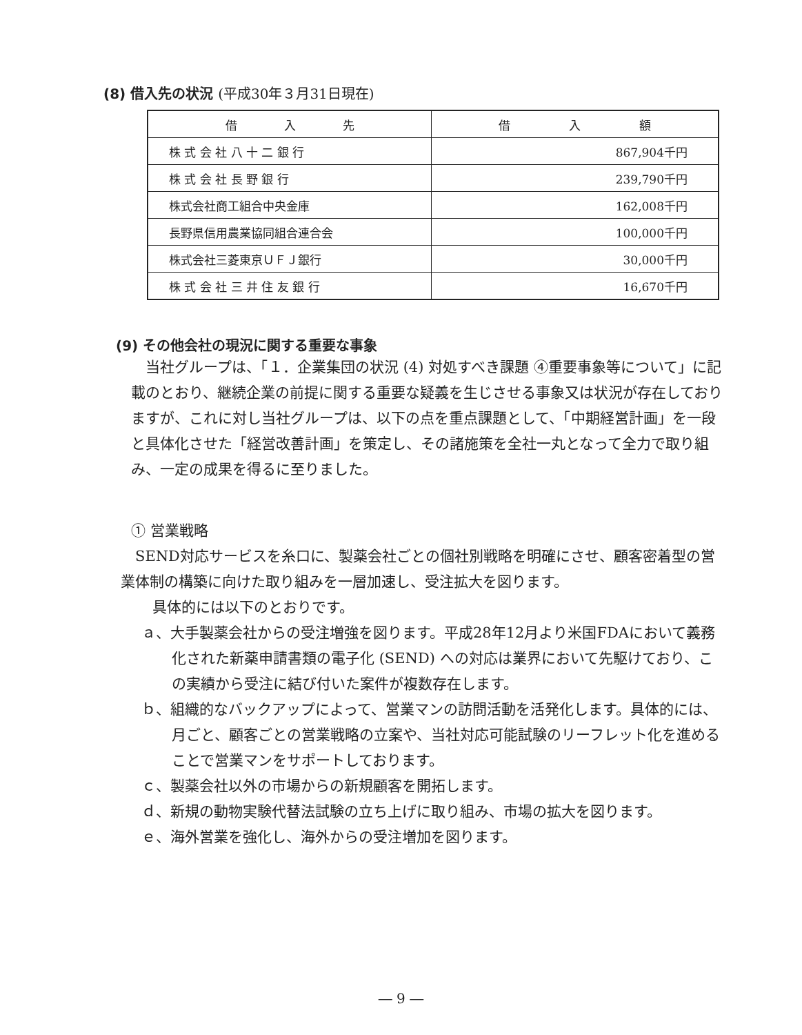(8) 借入先の状況 (平成30年３月31日現在)
| 借 入 先 | 借 入 額 |
| --- | --- |
| 株 式 会 社 八 十 二 銀 行 | 867,904千円 |
| 株 式 会 社 長 野 銀 行 | 239,790千円 |
| 株式会社商工組合中央金庫 | 162,008千円 |
| 長野県信用農業協同組合連合会 | 100,000千円 |
| 株式会社三菱東京ＵＦＪ銀行 | 30,000千円 |
| 株 式 会 社 三 井 住 友 銀 行 | 16,670千円 |
(9) その他会社の現況に関する重要な事象
　当社グループは、「１．企業集団の状況 (4) 対処すべき課題 ④重要事象等について」に記載のとおり、継続企業の前提に関する重要な疑義を生じさせる事象又は状況が存在しておりますが、これに対し当社グループは、以下の点を重点課題として、「中期経営計画」を一段と具体化させた「経営改善計画」を策定し、その諸施策を全社一丸となって全力で取り組み、一定の成果を得るに至りました。
① 営業戦略
　SEND対応サービスを糸口に、製薬会社ごとの個社別戦略を明確にさせ、顧客密着型の営業体制の構築に向けた取り組みを一層加速し、受注拡大を図ります。
　具体的には以下のとおりです。
ａ、大手製薬会社からの受注増強を図ります。平成28年12月より米国FDAにおいて義務化された新薬申請書類の電子化 (SEND) への対応は業界において先駆けており、この実績から受注に結び付いた案件が複数存在します。
ｂ、組織的なバックアップによって、営業マンの訪問活動を活発化します。具体的には、月ごと、顧客ごとの営業戦略の立案や、当社対応可能試験のリーフレット化を進めることで営業マンをサポートしております。
ｃ、製薬会社以外の市場からの新規顧客を開拓します。
ｄ、新規の動物実験代替法試験の立ち上げに取り組み、市場の拡大を図ります。
ｅ、海外営業を強化し、海外からの受注増加を図ります。
― 9 ―